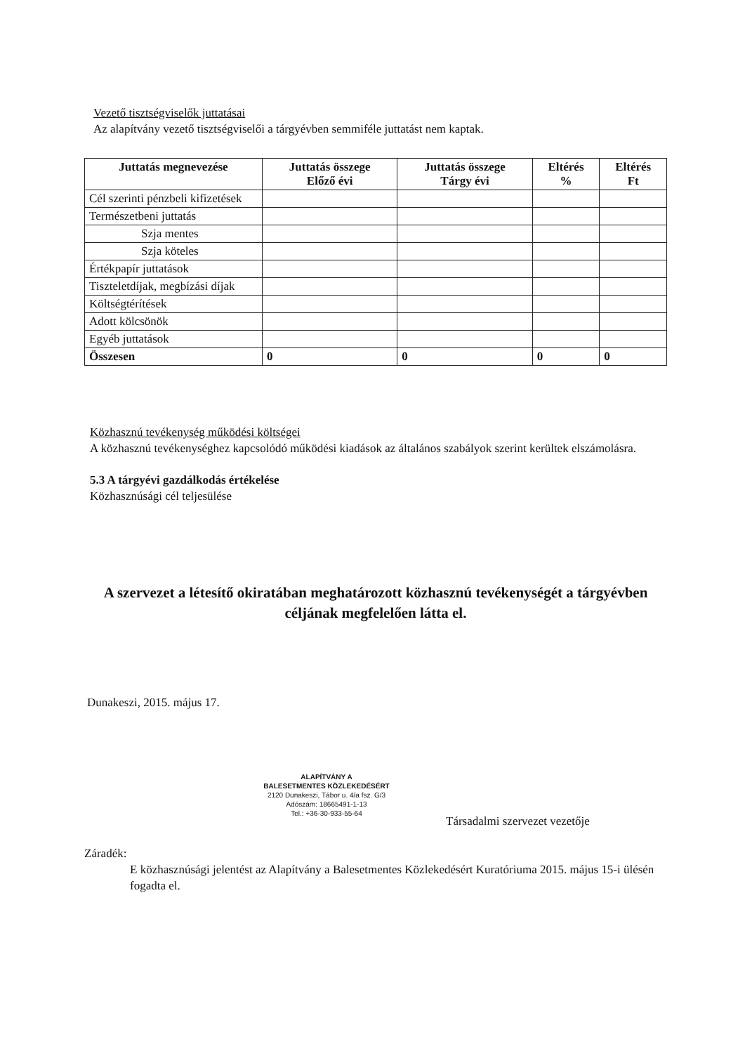Vezető tisztségviselők juttatásai
Az alapítvány vezető tisztségviselői a tárgyévben semmiféle juttatást nem kaptak.
| Juttatás megnevezése | Juttatás összege Előző évi | Juttatás összege Tárgy évi | Eltérés % | Eltérés Ft |
| --- | --- | --- | --- | --- |
| Cél szerinti pénzbeli kifizetések | | | | |
| Természetbeni juttatás | | | | |
| Szja mentes | | | | |
| Szja köteles | | | | |
| Értékpapír juttatások | | | | |
| Tiszteletdíjak, megbízási díjak | | | | |
| Költségtérítések | | | | |
| Adott kölcsönök | | | | |
| Egyéb juttatások | | | | |
| Összesen | 0 | 0 | 0 | 0 |
Közhasznú tevékenység működési költségei
A közhasznú tevékenységhez kapcsolódó működési kiadások az általános szabályok szerint kerültek elszámolásra.
5.3 A tárgyévi gazdálkodás értékelése
Közhasznúsági cél teljesülése
A szervezet a létesítő okiratában meghatározott közhasznú tevékenységét a tárgyévben céljának megfelelően látta el.
Dunakeszi, 2015. május 17.
ALAPÍTVÁNY A
BALESETMENTES KÖZLEKEDÉSÉRT
2120 Dunakeszi, Tábor u. 4/a fsz. G/3
Adószám: 18665491-1-13
Tel.: +36-30-933-55-64
Társadalmi szervezet vezetője
Záradék:
E közhasznúsági jelentést az Alapítvány a Balesetmentes Közlekedésért Kuratóriuma 2015. május 15-i ülésén fogadta el.